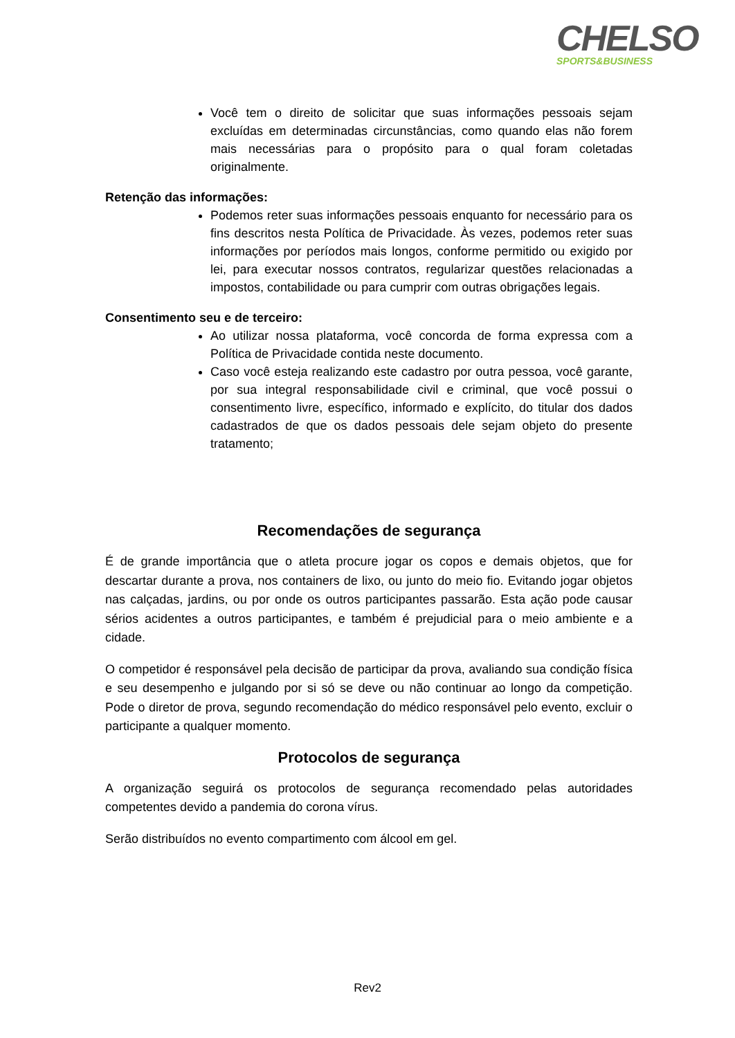CHELSO
SPORTS&BUSINESS
Você tem o direito de solicitar que suas informações pessoais sejam excluídas em determinadas circunstâncias, como quando elas não forem mais necessárias para o propósito para o qual foram coletadas originalmente.
Retenção das informações:
Podemos reter suas informações pessoais enquanto for necessário para os fins descritos nesta Política de Privacidade. Às vezes, podemos reter suas informações por períodos mais longos, conforme permitido ou exigido por lei, para executar nossos contratos, regularizar questões relacionadas a impostos, contabilidade ou para cumprir com outras obrigações legais.
Consentimento seu e de terceiro:
Ao utilizar nossa plataforma, você concorda de forma expressa com a Política de Privacidade contida neste documento.
Caso você esteja realizando este cadastro por outra pessoa, você garante, por sua integral responsabilidade civil e criminal, que você possui o consentimento livre, específico, informado e explícito, do titular dos dados cadastrados de que os dados pessoais dele sejam objeto do presente tratamento;
Recomendações de segurança
É de grande importância que o atleta procure jogar os copos e demais objetos, que for descartar durante a prova, nos containers de lixo, ou junto do meio fio. Evitando jogar objetos nas calçadas, jardins, ou por onde os outros participantes passarão. Esta ação pode causar sérios acidentes a outros participantes, e também é prejudicial para o meio ambiente e a cidade.
O competidor é responsável pela decisão de participar da prova, avaliando sua condição física e seu desempenho e julgando por si só se deve ou não continuar ao longo da competição. Pode o diretor de prova, segundo recomendação do médico responsável pelo evento, excluir o participante a qualquer momento.
Protocolos de segurança
A organização seguirá os protocolos de segurança recomendado pelas autoridades competentes devido a pandemia do corona vírus.
Serão distribuídos no evento compartimento com álcool em gel.
Rev2